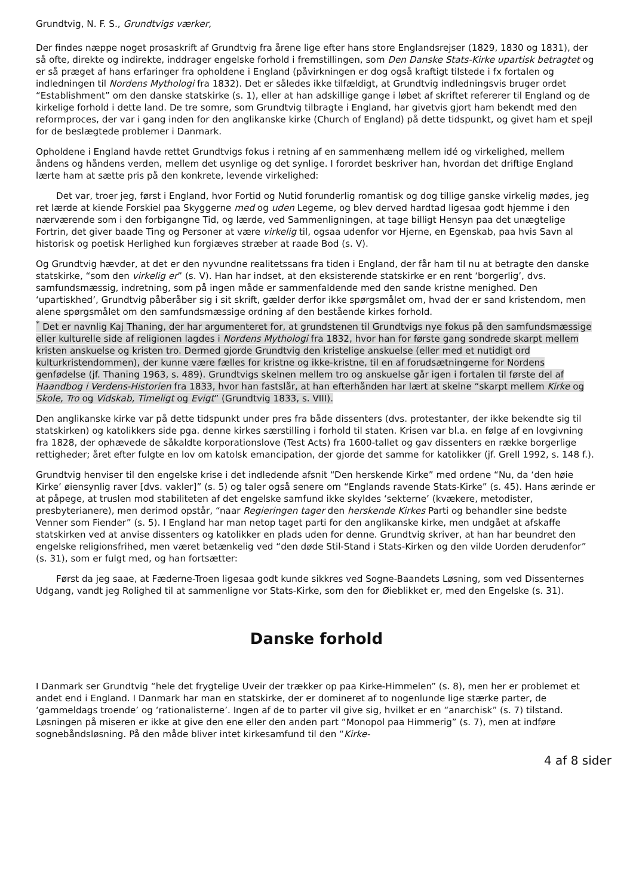Grundtvig, N. F. S., Grundtvigs værker,
Der findes næppe noget prosaskrift af Grundtvig fra årene lige efter hans store Englandsrejser (1829, 1830 og 1831), der så ofte, direkte og indirekte, inddrager engelske forhold i fremstillingen, som Den Danske Stats-Kirke upartisk betragtet og er så præget af hans erfaringer fra opholdene i England (påvirkningen er dog også kraftigt tilstede i fx fortalen og indledningen til Nordens Mythologi fra 1832). Det er således ikke tilfældigt, at Grundtvig indledningsvis bruger ordet “Establishment” om den danske statskirke (s. 1), eller at han adskillige gange i løbet af skriftet refererer til England og de kirkelige forhold i dette land. De tre somre, som Grundtvig tilbragte i England, har givetvis gjort ham bekendt med den reformproces, der var i gang inden for den anglikanske kirke (Church of England) på dette tidspunkt, og givet ham et spejl for de beslægtede problemer i Danmark.
Opholdene i England havde rettet Grundtvigs fokus i retning af en sammenhæng mellem idé og virkelighed, mellem åndens og håndens verden, mellem det usynlige og det synlige. I forordet beskriver han, hvordan det driftige England lærte ham at sætte pris på den konkrete, levende virkelighed:
Det var, troer jeg, først i England, hvor Fortid og Nutid forunderlig romantisk og dog tillige ganske virkelig mødes, jeg ret lærde at kiende Forskiel paa Skyggerne med og uden Legeme, og blev derved hardtad ligesaa godt hjemme i den nærværende som i den forbigangne Tid, og lærde, ved Sammenligningen, at tage billigt Hensyn paa det unægtelige Fortrin, det giver baade Ting og Personer at være virkelig til, ogsaa udenfor vor Hjerne, en Egenskab, paa hvis Savn al historisk og poetisk Herlighed kun forgiæves stræber at raade Bod (s. V).
Og Grundtvig hævder, at det er den nyvundne realitetssans fra tiden i England, der får ham til nu at betragte den danske statskirke, “som den virkelig er” (s. V). Han har indset, at den eksisterende statskirke er en rent ‘borgerlig’, dvs. samfundsmæssig, indretning, som på ingen måde er sammenfaldende med den sande kristne menighed. Den ‘upartiskhed’, Grundtvig påberåber sig i sit skrift, gælder derfor ikke spørgsmålet om, hvad der er sand kristendom, men alene spørgsmålet om den samfundsmæssige ordning af den bestående kirkes forhold.
<sup>*</sup> Det er navnlig Kaj Thaning, der har argumenteret for, at grundstenen til Grundtvigs nye fokus på den samfundsmæssige eller kulturelle side af religionen lagdes i Nordens Mythologi fra 1832, hvor han for første gang sondrede skarpt mellem kristen anskuelse og kristen tro. Dermed gjorde Grundtvig den kristelige anskuelse (eller med et nutidigt ord kulturkristendommen), der kunne være fælles for kristne og ikke-kristne, til en af forudsætningerne for Nordens genfødelse (jf. Thaning 1963, s. 489). Grundtvigs skelnen mellem tro og anskuelse går igen i fortalen til første del af Haandbog i Verdens-Historien fra 1833, hvor han fastslår, at han efterhånden har lært at skelne “skarpt mellem Kirke og Skole, Tro og Vidskab, Timeligt og Evigt” (Grundtvig 1833, s. VIII).
Den anglikanske kirke var på dette tidspunkt under pres fra både dissenters (dvs. protestanter, der ikke bekendte sig til statskirken) og katolikkers side pga. denne kirkes særstilling i forhold til staten. Krisen var bl.a. en følge af en lovgivning fra 1828, der ophævede de såkaldte korporationslove (Test Acts) fra 1600-tallet og gav dissenters en række borgerlige rettigheder; året efter fulgte en lov om katolsk emancipation, der gjorde det samme for katolikker (jf. Grell 1992, s. 148 f.).
Grundtvig henviser til den engelske krise i det indledende afsnit “Den herskende Kirke” med ordene “Nu, da ‘den høie Kirke’ øiensynlig raver [dvs. vakler]” (s. 5) og taler også senere om “Englands ravende Stats-Kirke” (s. 45). Hans ærinde er at påpege, at truslen mod stabiliteten af det engelske samfund ikke skyldes ‘sekterne’ (kvækere, metodister, presbyterianere), men derimod opstår, “naar Regieringen tager den herskende Kirkes Parti og behandler sine bedste Venner som Fiender” (s. 5). I England har man netop taget parti for den anglikanske kirke, men undgået at afskaffe statskirken ved at anvise dissenters og katolikker en plads uden for denne. Grundtvig skriver, at han har beundret den engelske religionsfrihed, men været betænkelig ved “den døde Stil-Stand i Stats-Kirken og den vilde Uorden derudenfor” (s. 31), som er fulgt med, og han fortsætter:
Først da jeg saae, at Fæderne-Troen ligesaa godt kunde sikkres ved Sogne-Baandets Løsning, som ved Dissenternes Udgang, vandt jeg Rolighed til at sammenligne vor Stats-Kirke, som den for Øieblikket er, med den Engelske (s. 31).
Danske forhold
I Danmark ser Grundtvig “hele det frygtelige Uveir der trækker op paa Kirke-Himmelen” (s. 8), men her er problemet et andet end i England. I Danmark har man en statskirke, der er domineret af to nogenlunde lige stærke parter, de ‘gammeldags troende’ og ‘rationalisterne’. Ingen af de to parter vil give sig, hvilket er en “anarchisk” (s. 7) tilstand. Løsningen på miseren er ikke at give den ene eller den anden part “Monopol paa Himmerig” (s. 7), men at indføre sognebåndsløsning. På den måde bliver intet kirkesamfund til den “Kirke-
4 af 8 sider